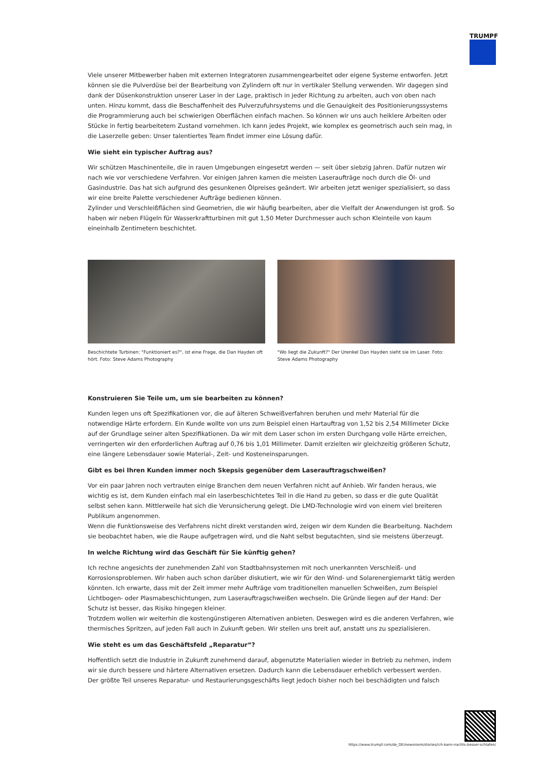TRUMPF
Viele unserer Mitbewerber haben mit externen Integratoren zusammengearbeitet oder eigene Systeme entworfen. Jetzt können sie die Pulverdüse bei der Bearbeitung von Zylindern oft nur in vertikaler Stellung verwenden. Wir dagegen sind dank der Düsenkonstruktion unserer Laser in der Lage, praktisch in jeder Richtung zu arbeiten, auch von oben nach unten. Hinzu kommt, dass die Beschaffenheit des Pulverzufuhrsystems und die Genauigkeit des Positionierungssystems die Programmierung auch bei schwierigen Oberflächen einfach machen. So können wir uns auch heiklere Arbeiten oder Stücke in fertig bearbeitetem Zustand vornehmen. Ich kann jedes Projekt, wie komplex es geometrisch auch sein mag, in die Laserzelle geben: Unser talentiertes Team findet immer eine Lösung dafür.
Wie sieht ein typischer Auftrag aus?
Wir schützen Maschinenteile, die in rauen Umgebungen eingesetzt werden — seit über siebzig Jahren. Dafür nutzen wir nach wie vor verschiedene Verfahren. Vor einigen Jahren kamen die meisten Laseraufträge noch durch die Öl- und Gasindustrie. Das hat sich aufgrund des gesunkenen Ölpreises geändert. Wir arbeiten jetzt weniger spezialisiert, so dass wir eine breite Palette verschiedener Aufträge bedienen können.
Zylinder und Verschleißflächen sind Geometrien, die wir häufig bearbeiten, aber die Vielfalt der Anwendungen ist groß. So haben wir neben Flügeln für Wasserkraftturbinen mit gut 1,50 Meter Durchmesser auch schon Kleinteile von kaum eineinhalb Zentimetern beschichtet.
Beschichtete Turbinen: "Funktioniert es?", ist eine Frage, die Dan Hayden oft hört. Foto: Steve Adams Photography
"Wo liegt die Zukunft?" Der Urenkel Dan Hayden sieht sie im Laser. Foto: Steve Adams Photography
Konstruieren Sie Teile um, um sie bearbeiten zu können?
Kunden legen uns oft Spezifikationen vor, die auf älteren Schweißverfahren beruhen und mehr Material für die notwendige Härte erfordern. Ein Kunde wollte von uns zum Beispiel einen Hartauftrag von 1,52 bis 2,54 Millimeter Dicke auf der Grundlage seiner alten Spezifikationen. Da wir mit dem Laser schon im ersten Durchgang volle Härte erreichen, verringerten wir den erforderlichen Auftrag auf 0,76 bis 1,01 Millimeter. Damit erzielten wir gleichzeitig größeren Schutz, eine längere Lebensdauer sowie Material-, Zeit- und Kosteneinsparungen.
Gibt es bei Ihren Kunden immer noch Skepsis gegenüber dem Laserauftragschweißen?
Vor ein paar Jahren noch vertrauten einige Branchen dem neuen Verfahren nicht auf Anhieb. Wir fanden heraus, wie wichtig es ist, dem Kunden einfach mal ein laserbeschichtetes Teil in die Hand zu geben, so dass er die gute Qualität selbst sehen kann. Mittlerweile hat sich die Verunsicherung gelegt. Die LMD-Technologie wird von einem viel breiteren Publikum angenommen.
Wenn die Funktionsweise des Verfahrens nicht direkt verstanden wird, zeigen wir dem Kunden die Bearbeitung. Nachdem sie beobachtet haben, wie die Raupe aufgetragen wird, und die Naht selbst begutachten, sind sie meistens überzeugt.
In welche Richtung wird das Geschäft für Sie künftig gehen?
Ich rechne angesichts der zunehmenden Zahl von Stadtbahnsystemen mit noch unerkannten Verschleiß- und Korrosionsproblemen. Wir haben auch schon darüber diskutiert, wie wir für den Wind- und Solarenergiemarkt tätig werden könnten. Ich erwarte, dass mit der Zeit immer mehr Aufträge vom traditionellen manuellen Schweißen, zum Beispiel Lichtbogen- oder Plasmabeschichtungen, zum Laserauftragschweißen wechseln. Die Gründe liegen auf der Hand: Der Schutz ist besser, das Risiko hingegen kleiner.
Trotzdem wollen wir weiterhin die kostengünstigeren Alternativen anbieten. Deswegen wird es die anderen Verfahren, wie thermisches Spritzen, auf jeden Fall auch in Zukunft geben. Wir stellen uns breit auf, anstatt uns zu spezialisieren.
Wie steht es um das Geschäftsfeld „Reparatur“?
Hoffentlich setzt die Industrie in Zukunft zunehmend darauf, abgenutzte Materialien wieder in Betrieb zu nehmen, indem wir sie durch bessere und härtere Alternativen ersetzen. Dadurch kann die Lebensdauer erheblich verbessert werden.
Der größte Teil unseres Reparatur- und Restaurierungsgeschäfts liegt jedoch bisher noch bei beschädigten und falsch
https://www.trumpf.com/de_DE/newsroom/stories/ich-kann-nachts-besser-schlafen/